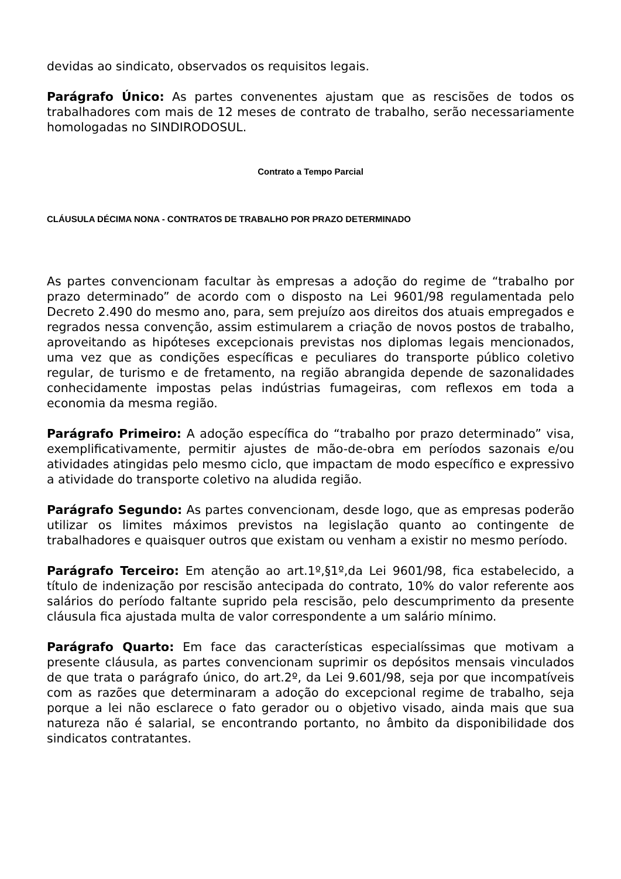devidas ao sindicato, observados os requisitos legais.
Parágrafo Único: As partes convenentes ajustam que as rescisões de todos os trabalhadores com mais de 12 meses de contrato de trabalho, serão necessariamente homologadas no SINDIRODOSUL.
Contrato a Tempo Parcial
CLÁUSULA DÉCIMA NONA - CONTRATOS DE TRABALHO POR PRAZO DETERMINADO
As partes convencionam facultar às empresas a adoção do regime de “trabalho por prazo determinado” de acordo com o disposto na Lei 9601/98 regulamentada pelo Decreto 2.490 do mesmo ano, para, sem prejuízo aos direitos dos atuais empregados e regrados nessa convenção, assim estimularem a criação de novos postos de trabalho, aproveitando as hipóteses excepcionais previstas nos diplomas legais mencionados, uma vez que as condições específicas e peculiares do transporte público coletivo regular, de turismo e de fretamento, na região abrangida depende de sazonalidades conhecidamente impostas pelas indústrias fumageiras, com reflexos em toda a economia da mesma região.
Parágrafo Primeiro: A adoção específica do “trabalho por prazo determinado” visa, exemplificativamente, permitir ajustes de mão-de-obra em períodos sazonais e/ou atividades atingidas pelo mesmo ciclo, que impactam de modo específico e expressivo a atividade do transporte coletivo na aludida região.
Parágrafo Segundo: As partes convencionam, desde logo, que as empresas poderão utilizar os limites máximos previstos na legislação quanto ao contingente de trabalhadores e quaisquer outros que existam ou venham a existir no mesmo período.
Parágrafo Terceiro: Em atenção ao art.1º,§1º,da Lei 9601/98, fica estabelecido, a título de indenização por rescisão antecipada do contrato, 10% do valor referente aos salários do período faltante suprido pela rescisão, pelo descumprimento da presente cláusula fica ajustada multa de valor correspondente a um salário mínimo.
Parágrafo Quarto: Em face das características especialíssimas que motivam a presente cláusula, as partes convencionam suprimir os depósitos mensais vinculados de que trata o parágrafo único, do art.2º, da Lei 9.601/98, seja por que incompatíveis com as razões que determinaram a adoção do excepcional regime de trabalho, seja porque a lei não esclarece o fato gerador ou o objetivo visado, ainda mais que sua natureza não é salarial, se encontrando portanto, no âmbito da disponibilidade dos sindicatos contratantes.